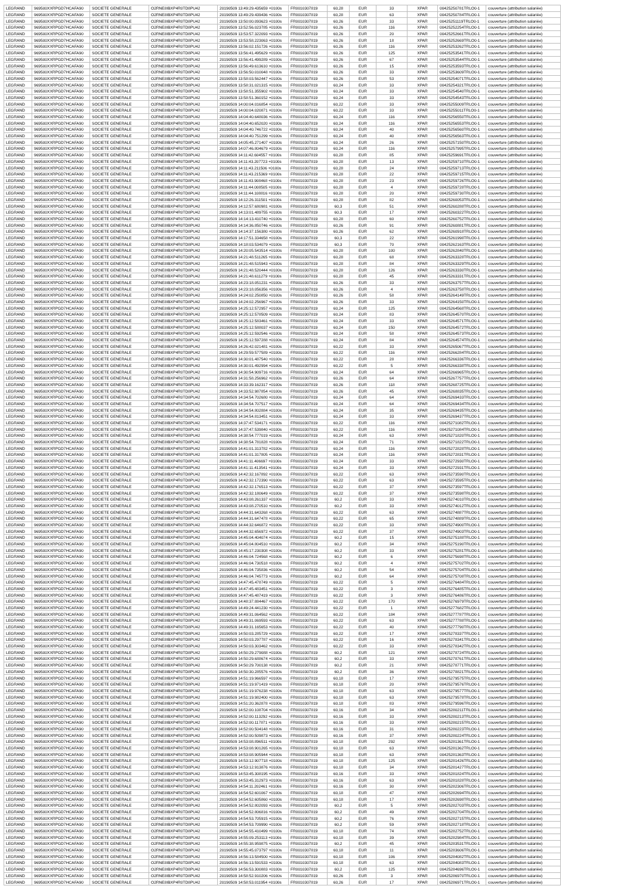| LEGRAND | 969500XXRPGD7HCAFA90 | SOCIETE GENERALE | O2RNE8IBXP4R0TD8PU42 | 20190509 13:49:29.435659 +0100s | FR0010307819 | 60,28 | EUR | 33 | XPAR | 00425250781TRLO0-1 | couverture (attribution salariée) |
| LEGRAND | 969500XXRPGD7HCAFA90 | SOCIETE GENERALE | O2RNE8IBXP4R0TD8PU42 | 20190509 13:49:29.439436 +0100s | FR0010307819 | 60,28 | EUR | 63 | XPAR | 00425250784TRLO0-1 | couverture (attribution salariée) |
| LEGRAND | 969500XXRPGD7HCAFA90 | SOCIETE GENERALE | O2RNE8IBXP4R0TD8PU42 | 20190509 13:50:00.093623 +0100s | FR0010307819 | 60,26 | EUR | 33 | XPAR | 00425251119TRLO0-1 | couverture (attribution salariée) |
| LEGRAND | 969500XXRPGD7HCAFA90 | SOCIETE GENERALE | O2RNE8IBXP4R0TD8PU42 | 20190509 13:52:56.023785 +0100s | FR0010307819 | 60,26 | EUR | 116 | XPAR | 00425252254TRLO0-1 | couverture (attribution salariée) |
| LEGRAND | 969500XXRPGD7HCAFA90 | SOCIETE GENERALE | O2RNE8IBXP4R0TD8PU42 | 20190509 13:53:57.322093 +0100s | FR0010307819 | 60,26 | EUR | 20 | XPAR | 00425252661TRLO0-1 | couverture (attribution salariée) |
| LEGRAND | 969500XXRPGD7HCAFA90 | SOCIETE GENERALE | O2RNE8IBXP4R0TD8PU42 | 20190509 13:53:58.223063 +0100s | FR0010307819 | 60,26 | EUR | 18 | XPAR | 00425252669TRLO0-1 | couverture (attribution salariée) |
| LEGRAND | 969500XXRPGD7HCAFA90 | SOCIETE GENERALE | O2RNE8IBXP4R0TD8PU42 | 20190509 13:56:02.151726 +0100s | FR0010307819 | 60,26 | EUR | 116 | XPAR | 00425253262TRLO0-1 | couverture (attribution salariée) |
| LEGRAND | 969500XXRPGD7HCAFA90 | SOCIETE GENERALE | O2RNE8IBXP4R0TD8PU42 | 20190509 13:56:41.495629 +0100s | FR0010307819 | 60,26 | EUR | 125 | XPAR | 00425253541TRLO0-1 | couverture (attribution salariée) |
| LEGRAND | 969500XXRPGD7HCAFA90 | SOCIETE GENERALE | O2RNE8IBXP4R0TD8PU42 | 20190509 13:56:41.499289 +0100s | FR0010307819 | 60,26 | EUR | 67 | XPAR | 00425253544TRLO0-1 | couverture (attribution salariée) |
| LEGRAND | 969500XXRPGD7HCAFA90 | SOCIETE GENERALE | O2RNE8IBXP4R0TD8PU42 | 20190509 13:56:49.613610 +0100s | FR0010307819 | 60,26 | EUR | 15 | XPAR | 00425253593TRLO0-1 | couverture (attribution salariée) |
| LEGRAND | 969500XXRPGD7HCAFA90 | SOCIETE GENERALE | O2RNE8IBXP4R0TD8PU42 | 20190509 13:56:50.010048 +0100s | FR0010307819 | 60,26 | EUR | 33 | XPAR | 00425253609TRLO0-1 | couverture (attribution salariée) |
| LEGRAND | 969500XXRPGD7HCAFA90 | SOCIETE GENERALE | O2RNE8IBXP4R0TD8PU42 | 20190509 13:58:03.562447 +0100s | FR0010307819 | 60,26 | EUR | 53 | XPAR | 00425254071TRLO0-1 | couverture (attribution salariée) |
| LEGRAND | 969500XXRPGD7HCAFA90 | SOCIETE GENERALE | O2RNE8IBXP4R0TD8PU42 | 20190509 13:58:31.021315 +0100s | FR0010307819 | 60,24 | EUR | 33 | XPAR | 00425254321TRLO0-1 | couverture (attribution salariée) |
| LEGRAND | 969500XXRPGD7HCAFA90 | SOCIETE GENERALE | O2RNE8IBXP4R0TD8PU42 | 20190509 13:58:51.355902 +0100s | FR0010307819 | 60,24 | EUR | 33 | XPAR | 00425254540TRLO0-1 | couverture (attribution salariée) |
| LEGRAND | 969500XXRPGD7HCAFA90 | SOCIETE GENERALE | O2RNE8IBXP4R0TD8PU42 | 20190509 13:58:51.360152 +0100s | FR0010307819 | 60,24 | EUR | 33 | XPAR | 00425254543TRLO0-1 | couverture (attribution salariée) |
| LEGRAND | 969500XXRPGD7HCAFA90 | SOCIETE GENERALE | O2RNE8IBXP4R0TD8PU42 | 20190509 14:00:04.016854 +0100s | FR0010307819 | 60,22 | EUR | 33 | XPAR | 00425255009TRLO0-1 | couverture (attribution salariée) |
| LEGRAND | 969500XXRPGD7HCAFA90 | SOCIETE GENERALE | O2RNE8IBXP4R0TD8PU42 | 20190509 14:00:04.020871 +0100s | FR0010307819 | 60,22 | EUR | 33 | XPAR | 00425255011TRLO0-1 | couverture (attribution salariée) |
| LEGRAND | 969500XXRPGD7HCAFA90 | SOCIETE GENERALE | O2RNE8IBXP4R0TD8PU42 | 20190509 14:04:40.648036 +0100s | FR0010307819 | 60,24 | EUR | 116 | XPAR | 00425256550TRLO0-1 | couverture (attribution salariée) |
| LEGRAND | 969500XXRPGD7HCAFA90 | SOCIETE GENERALE | O2RNE8IBXP4R0TD8PU42 | 20190509 14:04:40.652020 +0100s | FR0010307819 | 60,24 | EUR | 116 | XPAR | 00425256553TRLO0-1 | couverture (attribution salariée) |
| LEGRAND | 969500XXRPGD7HCAFA90 | SOCIETE GENERALE | O2RNE8IBXP4R0TD8PU42 | 20190509 14:04:40.746722 +0100s | FR0010307819 | 60,24 | EUR | 40 | XPAR | 00425256560TRLO0-1 | couverture (attribution salariée) |
| LEGRAND | 969500XXRPGD7HCAFA90 | SOCIETE GENERALE | O2RNE8IBXP4R0TD8PU42 | 20190509 14:04:40.751299 +0100s | FR0010307819 | 60,24 | EUR | 40 | XPAR | 00425256563TRLO0-1 | couverture (attribution salariée) |
| LEGRAND | 969500XXRPGD7HCAFA90 | SOCIETE GENERALE | O2RNE8IBXP4R0TD8PU42 | 20190509 14:05:45.271407 +0100s | FR0010307819 | 60,24 | EUR | 26 | XPAR | 00425257150TRLO0-1 | couverture (attribution salariée) |
| LEGRAND | 969500XXRPGD7HCAFA90 | SOCIETE GENERALE | O2RNE8IBXP4R0TD8PU42 | 20190509 14:07:46.804679 +0100s | FR0010307819 | 60,24 | EUR | 116 | XPAR | 00425257995TRLO0-1 | couverture (attribution salariée) |
| LEGRAND | 969500XXRPGD7HCAFA90 | SOCIETE GENERALE | O2RNE8IBXP4R0TD8PU42 | 20190509 14:11:42.604557 +0100s | FR0010307819 | 60,28 | EUR | 85 | XPAR | 00425259691TRLO0-1 | couverture (attribution salariée) |
| LEGRAND | 969500XXRPGD7HCAFA90 | SOCIETE GENERALE | O2RNE8IBXP4R0TD8PU42 | 20190509 14:11:43.207723 +0100s | FR0010307819 | 60,28 | EUR | 13 | XPAR | 00425259710TRLO0-1 | couverture (attribution salariée) |
| LEGRAND | 969500XXRPGD7HCAFA90 | SOCIETE GENERALE | O2RNE8IBXP4R0TD8PU42 | 20190509 14:11:43.211506 +0100s | FR0010307819 | 60,28 | EUR | 24 | XPAR | 00425259713TRLO0-1 | couverture (attribution salariée) |
| LEGRAND | 969500XXRPGD7HCAFA90 | SOCIETE GENERALE | O2RNE8IBXP4R0TD8PU42 | 20190509 14:11:43.215369 +0100s | FR0010307819 | 60,28 | EUR | 22 | XPAR | 00425259715TRLO0-1 | couverture (attribution salariée) |
| LEGRAND | 969500XXRPGD7HCAFA90 | SOCIETE GENERALE | O2RNE8IBXP4R0TD8PU42 | 20190509 14:11:43.908468 +0100s | FR0010307819 | 60,28 | EUR | 23 | XPAR | 00425259726TRLO0-1 | couverture (attribution salariée) |
| LEGRAND | 969500XXRPGD7HCAFA90 | SOCIETE GENERALE | O2RNE8IBXP4R0TD8PU42 | 20190509 14:11:44.008505 +0100s | FR0010307819 | 60,28 | EUR | 4 | XPAR | 00425259728TRLO0-1 | couverture (attribution salariée) |
| LEGRAND | 969500XXRPGD7HCAFA90 | SOCIETE GENERALE | O2RNE8IBXP4R0TD8PU42 | 20190509 14:11:44.108816 +0100s | FR0010307819 | 60,28 | EUR | 20 | XPAR | 00425259730TRLO0-1 | couverture (attribution salariée) |
| LEGRAND | 969500XXRPGD7HCAFA90 | SOCIETE GENERALE | O2RNE8IBXP4R0TD8PU42 | 20190509 14:12:26.311501 +0100s | FR0010307819 | 60,28 | EUR | 82 | XPAR | 00425260053TRLO0-1 | couverture (attribution salariée) |
| LEGRAND | 969500XXRPGD7HCAFA90 | SOCIETE GENERALE | O2RNE8IBXP4R0TD8PU42 | 20190509 14:12:57.680981 +0100s | FR0010307819 | 60,3 | EUR | 51 | XPAR | 00425260288TRLO0-1 | couverture (attribution salariée) |
| LEGRAND | 969500XXRPGD7HCAFA90 | SOCIETE GENERALE | O2RNE8IBXP4R0TD8PU42 | 20190509 14:13:01.489755 +0100s | FR0010307819 | 60,3 | EUR | 17 | XPAR | 00425260322TRLO0-1 | couverture (attribution salariée) |
| LEGRAND | 969500XXRPGD7HCAFA90 | SOCIETE GENERALE | O2RNE8IBXP4R0TD8PU42 | 20190509 14:14:13.410740 +0100s | FR0010307819 | 60,28 | EUR | 60 | XPAR | 00425260752TRLO0-1 | couverture (attribution salariée) |
| LEGRAND | 969500XXRPGD7HCAFA90 | SOCIETE GENERALE | O2RNE8IBXP4R0TD8PU42 | 20190509 14:14:36.850746 +0100s | FR0010307819 | 60,26 | EUR | 91 | XPAR | 00425260881TRLO0-1 | couverture (attribution salariée) |
| LEGRAND | 969500XXRPGD7HCAFA90 | SOCIETE GENERALE | O2RNE8IBXP4R0TD8PU42 | 20190509 14:14:37.156380 +0100s | FR0010307819 | 60,26 | EUR | 62 | XPAR | 00425260918TRLO0-1 | couverture (attribution salariée) |
| LEGRAND | 969500XXRPGD7HCAFA90 | SOCIETE GENERALE | O2RNE8IBXP4R0TD8PU42 | 20190509 14:17:51.334658 +0100s | FR0010307819 | 60,3 | EUR | 22 | XPAR | 00425261998TRLO0-1 | couverture (attribution salariée) |
| LEGRAND | 969500XXRPGD7HCAFA90 | SOCIETE GENERALE | O2RNE8IBXP4R0TD8PU42 | 20190509 14:18:03.534079 +0100s | FR0010307819 | 60,3 | EUR | 70 | XPAR | 00425262163TRLO0-1 | couverture (attribution salariée) |
| LEGRAND | 969500XXRPGD7HCAFA90 | SOCIETE GENERALE | O2RNE8IBXP4R0TD8PU42 | 20190509 14:20:05.543514 +0100s | FR0010307819 | 60,28 | EUR | 100 | XPAR | 00425262840TRLO0-1 | couverture (attribution salariée) |
| LEGRAND | 969500XXRPGD7HCAFA90 | SOCIETE GENERALE | O2RNE8IBXP4R0TD8PU42 | 20190509 14:21:48.511265 +0100s | FR0010307819 | 60,28 | EUR | 68 | XPAR | 00425263328TRLO0-1 | couverture (attribution salariée) |
| LEGRAND | 969500XXRPGD7HCAFA90 | SOCIETE GENERALE | O2RNE8IBXP4R0TD8PU42 | 20190509 14:21:48.515943 +0100s | FR0010307819 | 60,28 | EUR | 84 | XPAR | 00425263329TRLO0-1 | couverture (attribution salariée) |
| LEGRAND | 969500XXRPGD7HCAFA90 | SOCIETE GENERALE | O2RNE8IBXP4R0TD8PU42 | 20190509 14:21:48.520444 +0100s | FR0010307819 | 60,28 | EUR | 126 | XPAR | 00425263330TRLO0-1 | couverture (attribution salariée) |
| LEGRAND | 969500XXRPGD7HCAFA90 | SOCIETE GENERALE | O2RNE8IBXP4R0TD8PU42 | 20190509 14:21:48.611279 +0100s | FR0010307819 | 60,28 | EUR | 45 | XPAR | 00425263331TRLO0-1 | couverture (attribution salariée) |
| LEGRAND | 969500XXRPGD7HCAFA90 | SOCIETE GENERALE | O2RNE8IBXP4R0TD8PU42 | 20190509 14:23:18.051231 +0100s | FR0010307819 | 60,26 | EUR | 33 | XPAR | 00425263757TRLO0-1 | couverture (attribution salariée) |
| LEGRAND | 969500XXRPGD7HCAFA90 | SOCIETE GENERALE | O2RNE8IBXP4R0TD8PU42 | 20190509 14:23:18.056356 +0100s | FR0010307819 | 60,26 | EUR | 4 | XPAR | 00425263758TRLO0-1 | couverture (attribution salariée) |
| LEGRAND | 969500XXRPGD7HCAFA90 | SOCIETE GENERALE | O2RNE8IBXP4R0TD8PU42 | 20190509 14:24:02.250850 +0100s | FR0010307819 | 60,26 | EUR | 58 | XPAR | 00425264149TRLO0-1 | couverture (attribution salariée) |
| LEGRAND | 969500XXRPGD7HCAFA90 | SOCIETE GENERALE | O2RNE8IBXP4R0TD8PU42 | 20190509 14:24:02.256967 +0100s | FR0010307819 | 60,26 | EUR | 33 | XPAR | 00425264150TRLO0-1 | couverture (attribution salariée) |
| LEGRAND | 969500XXRPGD7HCAFA90 | SOCIETE GENERALE | O2RNE8IBXP4R0TD8PU42 | 20190509 14:25:12.572957 +0100s | FR0010307819 | 60,24 | EUR | 125 | XPAR | 00425264568TRLO0-1 | couverture (attribution salariée) |
| LEGRAND | 969500XXRPGD7HCAFA90 | SOCIETE GENERALE | O2RNE8IBXP4R0TD8PU42 | 20190509 14:25:12.578509 +0100s | FR0010307819 | 60,24 | EUR | 83 | XPAR | 00425264570TRLO0-1 | couverture (attribution salariée) |
| LEGRAND | 969500XXRPGD7HCAFA90 | SOCIETE GENERALE | O2RNE8IBXP4R0TD8PU42 | 20190509 14:25:12.583461 +0100s | FR0010307819 | 60,24 | EUR | 33 | XPAR | 00425264571TRLO0-1 | couverture (attribution salariée) |
| LEGRAND | 969500XXRPGD7HCAFA90 | SOCIETE GENERALE | O2RNE8IBXP4R0TD8PU42 | 20190509 14:25:12.588037 +0100s | FR0010307819 | 60,24 | EUR | 150 | XPAR | 00425264572TRLO0-1 | couverture (attribution salariée) |
| LEGRAND | 969500XXRPGD7HCAFA90 | SOCIETE GENERALE | O2RNE8IBXP4R0TD8PU42 | 20190509 14:25:12.592546 +0100s | FR0010307819 | 60,24 | EUR | 58 | XPAR | 00425264573TRLO0-1 | couverture (attribution salariée) |
| LEGRAND | 969500XXRPGD7HCAFA90 | SOCIETE GENERALE | O2RNE8IBXP4R0TD8PU42 | 20190509 14:25:12.597288 +0100s | FR0010307819 | 60,24 | EUR | 84 | XPAR | 00425264574TRLO0-1 | couverture (attribution salariée) |
| LEGRAND | 969500XXRPGD7HCAFA90 | SOCIETE GENERALE | O2RNE8IBXP4R0TD8PU42 | 20190509 14:26:42.021481 +0100s | FR0010307819 | 60,22 | EUR | 33 | XPAR | 00425265067TRLO0-1 | couverture (attribution salariée) |
| LEGRAND | 969500XXRPGD7HCAFA90 | SOCIETE GENERALE | O2RNE8IBXP4R0TD8PU42 | 20190509 14:29:59.577589 +0100s | FR0010307819 | 60,22 | EUR | 116 | XPAR | 00425266284TRLO0-1 | couverture (attribution salariée) |
| LEGRAND | 969500XXRPGD7HCAFA90 | SOCIETE GENERALE | O2RNE8IBXP4R0TD8PU42 | 20190509 14:30:01.487540 +0100s | FR0010307819 | 60,22 | EUR | 28 | XPAR | 00425266336TRLO0-1 | couverture (attribution salariée) |
| LEGRAND | 969500XXRPGD7HCAFA90 | SOCIETE GENERALE | O2RNE8IBXP4R0TD8PU42 | 20190509 14:30:01.492994 +0100s | FR0010307819 | 60,22 | EUR | 5 | XPAR | 00425266338TRLO0-1 | couverture (attribution salariée) |
| LEGRAND | 969500XXRPGD7HCAFA90 | SOCIETE GENERALE | O2RNE8IBXP4R0TD8PU42 | 20190509 14:30:54.909716 +0100s | FR0010307819 | 60,24 | EUR | 64 | XPAR | 00425266965TRLO0-1 | couverture (attribution salariée) |
| LEGRAND | 969500XXRPGD7HCAFA90 | SOCIETE GENERALE | O2RNE8IBXP4R0TD8PU42 | 20190509 14:31:58.256962 +0100s | FR0010307819 | 60,26 | EUR | 64 | XPAR | 00425267757TRLO0-1 | couverture (attribution salariée) |
| LEGRAND | 969500XXRPGD7HCAFA90 | SOCIETE GENERALE | O2RNE8IBXP4R0TD8PU42 | 20190509 14:33:39.162317 +0100s | FR0010307819 | 60,26 | EUR | 118 | XPAR | 00425268725TRLO0-1 | couverture (attribution salariée) |
| LEGRAND | 969500XXRPGD7HCAFA90 | SOCIETE GENERALE | O2RNE8IBXP4R0TD8PU42 | 20190509 14:33:52.987854 +0100s | FR0010307819 | 60,26 | EUR | 45 | XPAR | 00425268835TRLO0-1 | couverture (attribution salariée) |
| LEGRAND | 969500XXRPGD7HCAFA90 | SOCIETE GENERALE | O2RNE8IBXP4R0TD8PU42 | 20190509 14:34:54.702680 +0100s | FR0010307819 | 60,24 | EUR | 64 | XPAR | 00425269433TRLO0-1 | couverture (attribution salariée) |
| LEGRAND | 969500XXRPGD7HCAFA90 | SOCIETE GENERALE | O2RNE8IBXP4R0TD8PU42 | 20190509 14:34:54.707517 +0100s | FR0010307819 | 60,24 | EUR | 64 | XPAR | 00425269434TRLO0-1 | couverture (attribution salariée) |
| LEGRAND | 969500XXRPGD7HCAFA90 | SOCIETE GENERALE | O2RNE8IBXP4R0TD8PU42 | 20190509 14:34:54.802884 +0100s | FR0010307819 | 60,24 | EUR | 35 | XPAR | 00425269435TRLO0-1 | couverture (attribution salariée) |
| LEGRAND | 969500XXRPGD7HCAFA90 | SOCIETE GENERALE | O2RNE8IBXP4R0TD8PU42 | 20190509 14:34:54.813451 +0100s | FR0010307819 | 60,24 | EUR | 33 | XPAR | 00425269437TRLO0-1 | couverture (attribution salariée) |
| LEGRAND | 969500XXRPGD7HCAFA90 | SOCIETE GENERALE | O2RNE8IBXP4R0TD8PU42 | 20190509 14:37:47.534171 +0100s | FR0010307819 | 60,22 | EUR | 116 | XPAR | 00425271082TRLO0-1 | couverture (attribution salariée) |
| LEGRAND | 969500XXRPGD7HCAFA90 | SOCIETE GENERALE | O2RNE8IBXP4R0TD8PU42 | 20190509 14:37:47.539840 +0100s | FR0010307819 | 60,22 | EUR | 116 | XPAR | 00425271084TRLO0-1 | couverture (attribution salariée) |
| LEGRAND | 969500XXRPGD7HCAFA90 | SOCIETE GENERALE | O2RNE8IBXP4R0TD8PU42 | 20190509 14:38:54.777019 +0100s | FR0010307819 | 60,24 | EUR | 63 | XPAR | 00425271820TRLO0-1 | couverture (attribution salariée) |
| LEGRAND | 969500XXRPGD7HCAFA90 | SOCIETE GENERALE | O2RNE8IBXP4R0TD8PU42 | 20190509 14:38:54.781828 +0100s | FR0010307819 | 60,24 | EUR | 71 | XPAR | 00425271822TRLO0-1 | couverture (attribution salariée) |
| LEGRAND | 969500XXRPGD7HCAFA90 | SOCIETE GENERALE | O2RNE8IBXP4R0TD8PU42 | 20190509 14:41:01.313782 +0100s | FR0010307819 | 60,24 | EUR | 116 | XPAR | 00425272828TRLO0-1 | couverture (attribution salariée) |
| LEGRAND | 969500XXRPGD7HCAFA90 | SOCIETE GENERALE | O2RNE8IBXP4R0TD8PU42 | 20190509 14:41:01.317805 +0100s | FR0010307819 | 60,24 | EUR | 116 | XPAR | 00425272831TRLO0-1 | couverture (attribution salariée) |
| LEGRAND | 969500XXRPGD7HCAFA90 | SOCIETE GENERALE | O2RNE8IBXP4R0TD8PU42 | 20190509 14:41:11.406697 +0100s | FR0010307819 | 60,24 | EUR | 33 | XPAR | 00425272930TRLO0-1 | couverture (attribution salariée) |
| LEGRAND | 969500XXRPGD7HCAFA90 | SOCIETE GENERALE | O2RNE8IBXP4R0TD8PU42 | 20190509 14:41:11.413541 +0100s | FR0010307819 | 60,24 | EUR | 33 | XPAR | 00425272931TRLO0-1 | couverture (attribution salariée) |
| LEGRAND | 969500XXRPGD7HCAFA90 | SOCIETE GENERALE | O2RNE8IBXP4R0TD8PU42 | 20190509 14:42:32.167892 +0100s | FR0010307819 | 60,22 | EUR | 63 | XPAR | 00425273590TRLO0-1 | couverture (attribution salariée) |
| LEGRAND | 969500XXRPGD7HCAFA90 | SOCIETE GENERALE | O2RNE8IBXP4R0TD8PU42 | 20190509 14:42:32.172390 +0100s | FR0010307819 | 60,22 | EUR | 63 | XPAR | 00425273595TRLO0-1 | couverture (attribution salariée) |
| LEGRAND | 969500XXRPGD7HCAFA90 | SOCIETE GENERALE | O2RNE8IBXP4R0TD8PU42 | 20190509 14:42:32.176513 +0100s | FR0010307819 | 60,22 | EUR | 37 | XPAR | 00425273597TRLO0-1 | couverture (attribution salariée) |
| LEGRAND | 969500XXRPGD7HCAFA90 | SOCIETE GENERALE | O2RNE8IBXP4R0TD8PU42 | 20190509 14:42:32.180649 +0100s | FR0010307819 | 60,22 | EUR | 37 | XPAR | 00425273598TRLO0-1 | couverture (attribution salariée) |
| LEGRAND | 969500XXRPGD7HCAFA90 | SOCIETE GENERALE | O2RNE8IBXP4R0TD8PU42 | 20190509 14:43:08.261337 +0100s | FR0010307819 | 60,2 | EUR | 33 | XPAR | 00425274010TRLO0-1 | couverture (attribution salariée) |
| LEGRAND | 969500XXRPGD7HCAFA90 | SOCIETE GENERALE | O2RNE8IBXP4R0TD8PU42 | 20190509 14:43:08.270510 +0100s | FR0010307819 | 60,2 | EUR | 33 | XPAR | 00425274012TRLO0-1 | couverture (attribution salariée) |
| LEGRAND | 969500XXRPGD7HCAFA90 | SOCIETE GENERALE | O2RNE8IBXP4R0TD8PU42 | 20190509 14:44:31.643268 +0100s | FR0010307819 | 60,22 | EUR | 63 | XPAR | 00425274887TRLO0-1 | couverture (attribution salariée) |
| LEGRAND | 969500XXRPGD7HCAFA90 | SOCIETE GENERALE | O2RNE8IBXP4R0TD8PU42 | 20190509 14:44:31.647478 +0100s | FR0010307819 | 60,22 | EUR | 65 | XPAR | 00425274889TRLO0-1 | couverture (attribution salariée) |
| LEGRAND | 969500XXRPGD7HCAFA90 | SOCIETE GENERALE | O2RNE8IBXP4R0TD8PU42 | 20190509 14:44:32.646872 +0100s | FR0010307819 | 60,22 | EUR | 33 | XPAR | 00425274900TRLO0-1 | couverture (attribution salariée) |
| LEGRAND | 969500XXRPGD7HCAFA90 | SOCIETE GENERALE | O2RNE8IBXP4R0TD8PU42 | 20190509 14:44:32.656972 +0100s | FR0010307819 | 60,22 | EUR | 37 | XPAR | 00425274903TRLO0-1 | couverture (attribution salariée) |
| LEGRAND | 969500XXRPGD7HCAFA90 | SOCIETE GENERALE | O2RNE8IBXP4R0TD8PU42 | 20190509 14:45:04.404074 +0100s | FR0010307819 | 60,2 | EUR | 15 | XPAR | 00425275188TRLO0-1 | couverture (attribution salariée) |
| LEGRAND | 969500XXRPGD7HCAFA90 | SOCIETE GENERALE | O2RNE8IBXP4R0TD8PU42 | 20190509 14:45:04.804510 +0100s | FR0010307819 | 60,2 | EUR | 34 | XPAR | 00425275190TRLO0-1 | couverture (attribution salariée) |
| LEGRAND | 969500XXRPGD7HCAFA90 | SOCIETE GENERALE | O2RNE8IBXP4R0TD8PU42 | 20190509 14:45:17.230308 +0100s | FR0010307819 | 60,2 | EUR | 33 | XPAR | 00425275281TRLO0-1 | couverture (attribution salariée) |
| LEGRAND | 969500XXRPGD7HCAFA90 | SOCIETE GENERALE | O2RNE8IBXP4R0TD8PU42 | 20190509 14:46:04.724568 +0100s | FR0010307819 | 60,2 | EUR | 6 | XPAR | 00425275698TRLO0-1 | couverture (attribution salariée) |
| LEGRAND | 969500XXRPGD7HCAFA90 | SOCIETE GENERALE | O2RNE8IBXP4R0TD8PU42 | 20190509 14:46:04.730518 +0100s | FR0010307819 | 60,2 | EUR | 4 | XPAR | 00425275702TRLO0-1 | couverture (attribution salariée) |
| LEGRAND | 969500XXRPGD7HCAFA90 | SOCIETE GENERALE | O2RNE8IBXP4R0TD8PU42 | 20190509 14:46:04.735836 +0100s | FR0010307819 | 60,2 | EUR | 54 | XPAR | 00425275704TRLO0-1 | couverture (attribution salariée) |
| LEGRAND | 969500XXRPGD7HCAFA90 | SOCIETE GENERALE | O2RNE8IBXP4R0TD8PU42 | 20190509 14:46:04.745773 +0100s | FR0010307819 | 60,2 | EUR | 64 | XPAR | 00425275708TRLO0-1 | couverture (attribution salariée) |
| LEGRAND | 969500XXRPGD7HCAFA90 | SOCIETE GENERALE | O2RNE8IBXP4R0TD8PU42 | 20190509 14:47:45.478749 +0100s | FR0010307819 | 60,22 | EUR | 5 | XPAR | 00425276484TRLO0-1 | couverture (attribution salariée) |
| LEGRAND | 969500XXRPGD7HCAFA90 | SOCIETE GENERALE | O2RNE8IBXP4R0TD8PU42 | 20190509 14:47:45.483451 +0100s | FR0010307819 | 60,22 | EUR | 3 | XPAR | 00425276485TRLO0-1 | couverture (attribution salariée) |
| LEGRAND | 969500XXRPGD7HCAFA90 | SOCIETE GENERALE | O2RNE8IBXP4R0TD8PU42 | 20190509 14:47:45.487419 +0100s | FR0010307819 | 60,22 | EUR | 3 | XPAR | 00425276486TRLO0-1 | couverture (attribution salariée) |
| LEGRAND | 969500XXRPGD7HCAFA90 | SOCIETE GENERALE | O2RNE8IBXP4R0TD8PU42 | 20190509 14:48:37.884467 +0100s | FR0010307819 | 60,22 | EUR | 170 | XPAR | 00425276979TRLO0-1 | couverture (attribution salariée) |
| LEGRAND | 969500XXRPGD7HCAFA90 | SOCIETE GENERALE | O2RNE8IBXP4R0TD8PU42 | 20190509 14:49:24.441230 +0100s | FR0010307819 | 60,22 | EUR | 1 | XPAR | 00425277682TRLO0-1 | couverture (attribution salariée) |
| LEGRAND | 969500XXRPGD7HCAFA90 | SOCIETE GENERALE | O2RNE8IBXP4R0TD8PU42 | 20190509 14:49:31.064562 +0100s | FR0010307819 | 60,22 | EUR | 184 | XPAR | 00425277787TRLO0-1 | couverture (attribution salariée) |
| LEGRAND | 969500XXRPGD7HCAFA90 | SOCIETE GENERALE | O2RNE8IBXP4R0TD8PU42 | 20190509 14:49:31.069593 +0100s | FR0010307819 | 60,22 | EUR | 63 | XPAR | 00425277788TRLO0-1 | couverture (attribution salariée) |
| LEGRAND | 969500XXRPGD7HCAFA90 | SOCIETE GENERALE | O2RNE8IBXP4R0TD8PU42 | 20190509 14:49:31.165653 +0100s | FR0010307819 | 60,22 | EUR | 40 | XPAR | 00425277790TRLO0-1 | couverture (attribution salariée) |
| LEGRAND | 969500XXRPGD7HCAFA90 | SOCIETE GENERALE | O2RNE8IBXP4R0TD8PU42 | 20190509 14:50:03.285729 +0100s | FR0010307819 | 60,22 | EUR | 17 | XPAR | 00425278337TRLO0-1 | couverture (attribution salariée) |
| LEGRAND | 969500XXRPGD7HCAFA90 | SOCIETE GENERALE | O2RNE8IBXP4R0TD8PU42 | 20190509 14:50:03.297787 +0100s | FR0010307819 | 60,22 | EUR | 16 | XPAR | 00425278341TRLO0-1 | couverture (attribution salariée) |
| LEGRAND | 969500XXRPGD7HCAFA90 | SOCIETE GENERALE | O2RNE8IBXP4R0TD8PU42 | 20190509 14:50:03.303462 +0100s | FR0010307819 | 60,22 | EUR | 33 | XPAR | 00425278342TRLO0-1 | couverture (attribution salariée) |
| LEGRAND | 969500XXRPGD7HCAFA90 | SOCIETE GENERALE | O2RNE8IBXP4R0TD8PU42 | 20190509 14:50:29.279088 +0100s | FR0010307819 | 60,2 | EUR | 121 | XPAR | 00425278724TRLO0-1 | couverture (attribution salariée) |
| LEGRAND | 969500XXRPGD7HCAFA90 | SOCIETE GENERALE | O2RNE8IBXP4R0TD8PU42 | 20190509 14:50:29.688674 +0100s | FR0010307819 | 60,2 | EUR | 33 | XPAR | 00425278761TRLO0-1 | couverture (attribution salariée) |
| LEGRAND | 969500XXRPGD7HCAFA90 | SOCIETE GENERALE | O2RNE8IBXP4R0TD8PU42 | 20190509 14:50:29.700138 +0100s | FR0010307819 | 60,2 | EUR | 21 | XPAR | 00425278771TRLO0-1 | couverture (attribution salariée) |
| LEGRAND | 969500XXRPGD7HCAFA90 | SOCIETE GENERALE | O2RNE8IBXP4R0TD8PU42 | 20190509 14:50:30.285576 +0100s | FR0010307819 | 60,2 | EUR | 36 | XPAR | 00425278821TRLO0-1 | couverture (attribution salariée) |
| LEGRAND | 969500XXRPGD7HCAFA90 | SOCIETE GENERALE | O2RNE8IBXP4R0TD8PU42 | 20190509 14:51:19.966597 +0100s | FR0010307819 | 60,18 | EUR | 17 | XPAR | 00425279575TRLO0-1 | couverture (attribution salariée) |
| LEGRAND | 969500XXRPGD7HCAFA90 | SOCIETE GENERALE | O2RNE8IBXP4R0TD8PU42 | 20190509 14:51:19.971419 +0100s | FR0010307819 | 60,18 | EUR | 20 | XPAR | 00425279576TRLO0-1 | couverture (attribution salariée) |
| LEGRAND | 969500XXRPGD7HCAFA90 | SOCIETE GENERALE | O2RNE8IBXP4R0TD8PU42 | 20190509 14:51:19.976238 +0100s | FR0010307819 | 60,18 | EUR | 63 | XPAR | 00425279577TRLO0-1 | couverture (attribution salariée) |
| LEGRAND | 969500XXRPGD7HCAFA90 | SOCIETE GENERALE | O2RNE8IBXP4R0TD8PU42 | 20190509 14:51:19.982400 +0100s | FR0010307819 | 60,18 | EUR | 63 | XPAR | 00425279578TRLO0-1 | couverture (attribution salariée) |
| LEGRAND | 969500XXRPGD7HCAFA90 | SOCIETE GENERALE | O2RNE8IBXP4R0TD8PU42 | 20190509 14:51:20.362878 +0100s | FR0010307819 | 60,18 | EUR | 83 | XPAR | 00425279596TRLO0-1 | couverture (attribution salariée) |
| LEGRAND | 969500XXRPGD7HCAFA90 | SOCIETE GENERALE | O2RNE8IBXP4R0TD8PU42 | 20190509 14:52:00.108704 +0100s | FR0010307819 | 60,16 | EUR | 34 | XPAR | 00425280211TRLO0-1 | couverture (attribution salariée) |
| LEGRAND | 969500XXRPGD7HCAFA90 | SOCIETE GENERALE | O2RNE8IBXP4R0TD8PU42 | 20190509 14:52:00.113292 +0100s | FR0010307819 | 60,16 | EUR | 33 | XPAR | 00425280213TRLO0-1 | couverture (attribution salariée) |
| LEGRAND | 969500XXRPGD7HCAFA90 | SOCIETE GENERALE | O2RNE8IBXP4R0TD8PU42 | 20190509 14:52:00.117871 +0100s | FR0010307819 | 60,16 | EUR | 33 | XPAR | 00425280215TRLO0-1 | couverture (attribution salariée) |
| LEGRAND | 969500XXRPGD7HCAFA90 | SOCIETE GENERALE | O2RNE8IBXP4R0TD8PU42 | 20190509 14:52:00.504148 +0100s | FR0010307819 | 60,16 | EUR | 31 | XPAR | 00425280223TRLO0-1 | couverture (attribution salariée) |
| LEGRAND | 969500XXRPGD7HCAFA90 | SOCIETE GENERALE | O2RNE8IBXP4R0TD8PU42 | 20190509 14:52:00.509873 +0100s | FR0010307819 | 60,16 | EUR | 37 | XPAR | 00425280224TRLO0-1 | couverture (attribution salariée) |
| LEGRAND | 969500XXRPGD7HCAFA90 | SOCIETE GENERALE | O2RNE8IBXP4R0TD8PU42 | 20190509 14:53:08.896511 +0100s | FR0010307819 | 60,18 | EUR | 292 | XPAR | 00425281361TRLO0-1 | couverture (attribution salariée) |
| LEGRAND | 969500XXRPGD7HCAFA90 | SOCIETE GENERALE | O2RNE8IBXP4R0TD8PU42 | 20190509 14:53:08.901265 +0100s | FR0010307819 | 60,18 | EUR | 63 | XPAR | 00425281362TRLO0-1 | couverture (attribution salariée) |
| LEGRAND | 969500XXRPGD7HCAFA90 | SOCIETE GENERALE | O2RNE8IBXP4R0TD8PU42 | 20190509 14:53:08.905944 +0100s | FR0010307819 | 60,18 | EUR | 63 | XPAR | 00425281363TRLO0-1 | couverture (attribution salariée) |
| LEGRAND | 969500XXRPGD7HCAFA90 | SOCIETE GENERALE | O2RNE8IBXP4R0TD8PU42 | 20190509 14:53:12.907718 +0100s | FR0010307819 | 60,18 | EUR | 125 | XPAR | 00425281426TRLO0-1 | couverture (attribution salariée) |
| LEGRAND | 969500XXRPGD7HCAFA90 | SOCIETE GENERALE | O2RNE8IBXP4R0TD8PU42 | 20190509 14:53:12.913876 +0100s | FR0010307819 | 60,18 | EUR | 34 | XPAR | 00425281427TRLO0-1 | couverture (attribution salariée) |
| LEGRAND | 969500XXRPGD7HCAFA90 | SOCIETE GENERALE | O2RNE8IBXP4R0TD8PU42 | 20190509 14:53:45.308195 +0100s | FR0010307819 | 60,16 | EUR | 33 | XPAR | 00425281824TRLO0-1 | couverture (attribution salariée) |
| LEGRAND | 969500XXRPGD7HCAFA90 | SOCIETE GENERALE | O2RNE8IBXP4R0TD8PU42 | 20190509 14:53:45.312973 +0100s | FR0010307819 | 60,16 | EUR | 63 | XPAR | 00425281828TRLO0-1 | couverture (attribution salariée) |
| LEGRAND | 969500XXRPGD7HCAFA90 | SOCIETE GENERALE | O2RNE8IBXP4R0TD8PU42 | 20190509 14:54:11.202461 +0100s | FR0010307819 | 60,16 | EUR | 30 | XPAR | 00425282306TRLO0-1 | couverture (attribution salariée) |
| LEGRAND | 969500XXRPGD7HCAFA90 | SOCIETE GENERALE | O2RNE8IBXP4R0TD8PU42 | 20190509 14:54:52.601067 +0100s | FR0010307819 | 60,18 | EUR | 47 | XPAR | 00425282694TRLO0-1 | couverture (attribution salariée) |
| LEGRAND | 969500XXRPGD7HCAFA90 | SOCIETE GENERALE | O2RNE8IBXP4R0TD8PU42 | 20190509 14:54:52.605860 +0100s | FR0010307819 | 60,18 | EUR | 17 | XPAR | 00425282698TRLO0-1 | couverture (attribution salariée) |
| LEGRAND | 969500XXRPGD7HCAFA90 | SOCIETE GENERALE | O2RNE8IBXP4R0TD8PU42 | 20190509 14:54:52.802093 +0100s | FR0010307819 | 60,2 | EUR | 5 | XPAR | 00425282703TRLO0-1 | couverture (attribution salariée) |
| LEGRAND | 969500XXRPGD7HCAFA90 | SOCIETE GENERALE | O2RNE8IBXP4R0TD8PU42 | 20190509 14:54:52.806816 +0100s | FR0010307819 | 60,2 | EUR | 49 | XPAR | 00425282704TRLO0-1 | couverture (attribution salariée) |
| LEGRAND | 969500XXRPGD7HCAFA90 | SOCIETE GENERALE | O2RNE8IBXP4R0TD8PU42 | 20190509 14:54:53.705915 +0100s | FR0010307819 | 60,2 | EUR | 76 | XPAR | 00425282715TRLO0-1 | couverture (attribution salariée) |
| LEGRAND | 969500XXRPGD7HCAFA90 | SOCIETE GENERALE | O2RNE8IBXP4R0TD8PU42 | 20190509 14:54:53.709990 +0100s | FR0010307819 | 60,2 | EUR | 59 | XPAR | 00425282718TRLO0-1 | couverture (attribution salariée) |
| LEGRAND | 969500XXRPGD7HCAFA90 | SOCIETE GENERALE | O2RNE8IBXP4R0TD8PU42 | 20190509 14:54:55.410499 +0100s | FR0010307819 | 60,18 | EUR | 74 | XPAR | 00425282752TRLO0-1 | couverture (attribution salariée) |
| LEGRAND | 969500XXRPGD7HCAFA90 | SOCIETE GENERALE | O2RNE8IBXP4R0TD8PU42 | 20190509 14:55:09.253113 +0100s | FR0010307819 | 60,18 | EUR | 39 | XPAR | 00425282984TRLO0-1 | couverture (attribution salariée) |
| LEGRAND | 969500XXRPGD7HCAFA90 | SOCIETE GENERALE | O2RNE8IBXP4R0TD8PU42 | 20190509 14:55:38.959875 +0100s | FR0010307819 | 60,2 | EUR | 45 | XPAR | 00425283531TRLO0-1 | couverture (attribution salariée) |
| LEGRAND | 969500XXRPGD7HCAFA90 | SOCIETE GENERALE | O2RNE8IBXP4R0TD8PU42 | 20190509 14:55:45.073797 +0100s | FR0010307819 | 60,18 | EUR | 11 | XPAR | 00425283606TRLO0-1 | couverture (attribution salariée) |
| LEGRAND | 969500XXRPGD7HCAFA90 | SOCIETE GENERALE | O2RNE8IBXP4R0TD8PU42 | 20190509 14:56:13.584500 +0100s | FR0010307819 | 60,18 | EUR | 106 | XPAR | 00425284082TRLO0-1 | couverture (attribution salariée) |
| LEGRAND | 969500XXRPGD7HCAFA90 | SOCIETE GENERALE | O2RNE8IBXP4R0TD8PU42 | 20190509 14:56:13.591533 +0100s | FR0010307819 | 60,18 | EUR | 63 | XPAR | 00425284083TRLO0-1 | couverture (attribution salariée) |
| LEGRAND | 969500XXRPGD7HCAFA90 | SOCIETE GENERALE | O2RNE8IBXP4R0TD8PU42 | 20190509 14:56:53.300883 +0100s | FR0010307819 | 60,2 | EUR | 125 | XPAR | 00425284696TRLO0-1 | couverture (attribution salariée) |
| LEGRAND | 969500XXRPGD7HCAFA90 | SOCIETE GENERALE | O2RNE8IBXP4R0TD8PU42 | 20190509 14:58:52.910206 +0100s | FR0010307819 | 60,26 | EUR | 3 | XPAR | 00425286970TRLO0-1 | couverture (attribution salariée) |
| LEGRAND | 969500XXRPGD7HCAFA90 | SOCIETE GENERALE | O2RNE8IBXP4R0TD8PU42 | 20190509 14:58:53.011954 +0100s | FR0010307819 | 60,26 | EUR | 17 | XPAR | 00425286971TRLO0-1 | couverture (attribution salariée) |